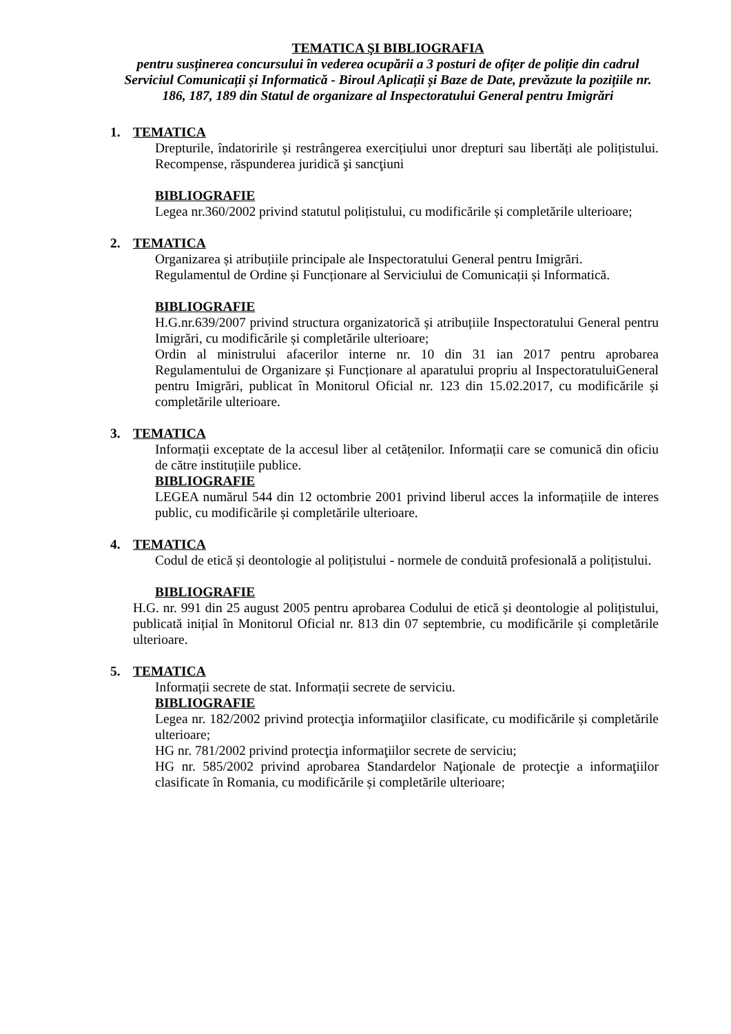TEMATICA ŞI BIBLIOGRAFIA
pentru susținerea concursului în vederea ocupării a 3 posturi de ofițer de poliție din cadrul Serviciul Comunicații și Informatică - Biroul Aplicații și Baze de Date, prevăzute la pozițiile nr. 186, 187, 189 din Statul de organizare al Inspectoratului General pentru Imigrări
1. TEMATICA
Drepturile, îndatoririle și restrângerea exercițiului unor drepturi sau libertăți ale polițistului. Recompense, răspunderea juridică şi sancţiuni
BIBLIOGRAFIE
Legea nr.360/2002 privind statutul polițistului, cu modificările și completările ulterioare;
2. TEMATICA
Organizarea și atribuțiile principale ale Inspectoratului General pentru Imigrări.
Regulamentul de Ordine și Funcționare al Serviciului de Comunicații și Informatică.
BIBLIOGRAFIE
H.G.nr.639/2007 privind structura organizatorică și atribuțiile Inspectoratului General pentru Imigrări, cu modificările și completările ulterioare;
Ordin al ministrului afacerilor interne nr. 10 din 31 ian 2017 pentru aprobarea Regulamentului de Organizare și Funcționare al aparatului propriu al InspectoratuluiGeneral pentru Imigrări, publicat în Monitorul Oficial nr. 123 din 15.02.2017, cu modificările și completările ulterioare.
3. TEMATICA
Informații exceptate de la accesul liber al cetățenilor. Informații care se comunică din oficiu de către instituțiile publice.
BIBLIOGRAFIE
LEGEA numărul 544 din 12 octombrie 2001 privind liberul acces la informațiile de interes public, cu modificările și completările ulterioare.
4. TEMATICA
Codul de etică și deontologie al polițistului - normele de conduită profesională a polițistului.
BIBLIOGRAFIE
H.G. nr. 991 din 25 august 2005 pentru aprobarea Codului de etică și deontologie al polițistului, publicată inițial în Monitorul Oficial nr. 813 din 07 septembrie, cu modificările și completările ulterioare.
5. TEMATICA
Informații secrete de stat. Informații secrete de serviciu.
BIBLIOGRAFIE
Legea nr. 182/2002 privind protecţia informaţiilor clasificate, cu modificările și completările ulterioare;
HG nr. 781/2002 privind protecţia informaţiilor secrete de serviciu;
HG nr. 585/2002 privind aprobarea Standardelor Naţionale de protecţie a informaţiilor clasificate în Romania, cu modificările și completările ulterioare;